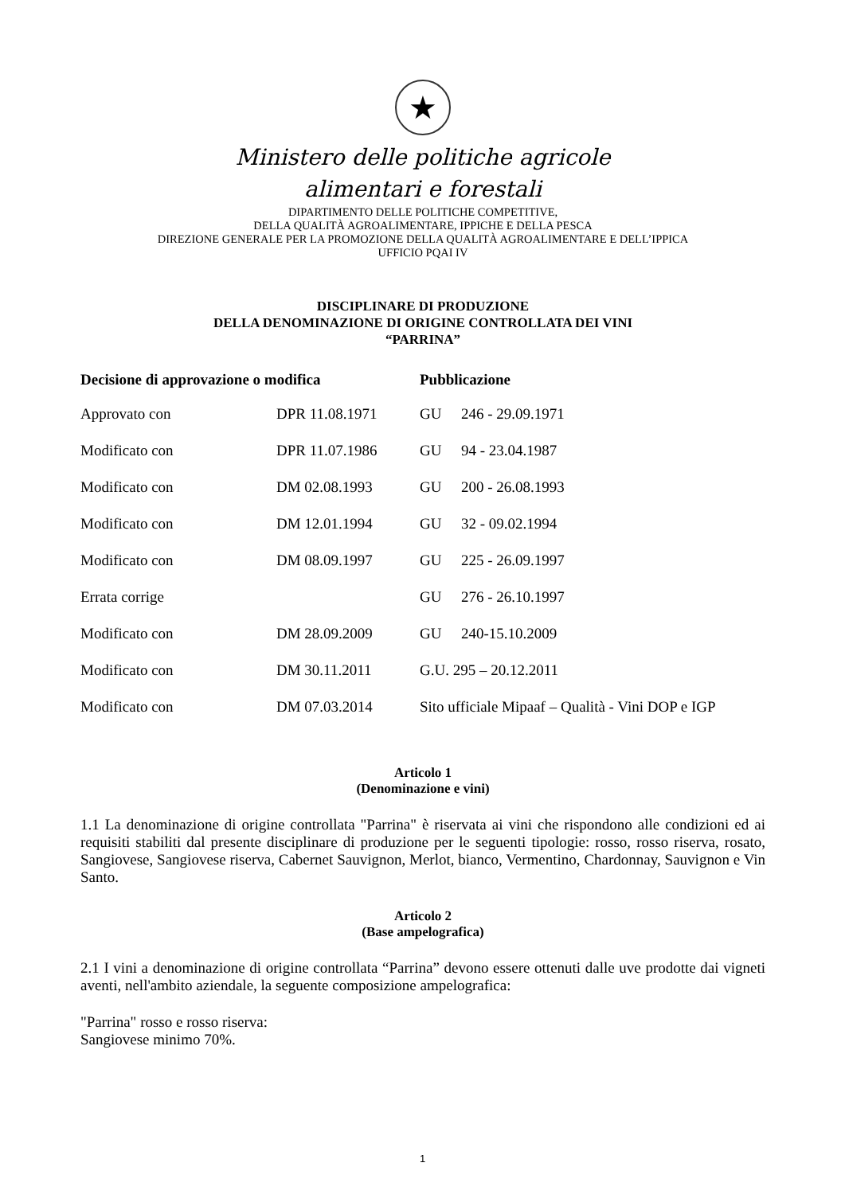★
Ministero delle politiche agricole
alimentari e forestali
DIPARTIMENTO DELLE POLITICHE COMPETITIVE,
DELLA QUALITÀ AGROALIMENTARE, IPPICHE E DELLA PESCA
DIREZIONE GENERALE PER LA PROMOZIONE DELLA QUALITÀ AGROALIMENTARE E DELL’IPPICA
UFFICIO PQAI IV
DISCIPLINARE DI PRODUZIONE
DELLA DENOMINAZIONE DI ORIGINE CONTROLLATA DEI VINI
“PARRINA”
| Decisione di approvazione o modifica | | Pubblicazione | |
| --- | --- | --- | --- |
| Approvato con | DPR 11.08.1971 | GU | 246 - 29.09.1971 |
| Modificato con | DPR 11.07.1986 | GU | 94 - 23.04.1987 |
| Modificato con | DM 02.08.1993 | GU | 200 - 26.08.1993 |
| Modificato con | DM 12.01.1994 | GU | 32 - 09.02.1994 |
| Modificato con | DM 08.09.1997 | GU | 225 - 26.09.1997 |
| Errata corrige | | GU | 276 - 26.10.1997 |
| Modificato con | DM 28.09.2009 | GU | 240-15.10.2009 |
| Modificato con | DM 30.11.2011 | G.U. 295 – 20.12.2011 | |
| Modificato con | DM 07.03.2014 | Sito ufficiale Mipaaf – Qualità - Vini DOP e IGP | |
Articolo 1
(Denominazione e vini)
1.1 La denominazione di origine controllata "Parrina" è riservata ai vini che rispondono alle condizioni ed ai requisiti stabiliti dal presente disciplinare di produzione per le seguenti tipologie: rosso, rosso riserva, rosato, Sangiovese, Sangiovese riserva, Cabernet Sauvignon, Merlot, bianco, Vermentino, Chardonnay, Sauvignon e Vin Santo.
Articolo 2
(Base ampelografica)
2.1 I vini a denominazione di origine controllata “Parrina” devono essere ottenuti dalle uve prodotte dai vigneti aventi, nell'ambito aziendale, la seguente composizione ampelografica:
"Parrina" rosso e rosso riserva:
Sangiovese minimo 70%.
1